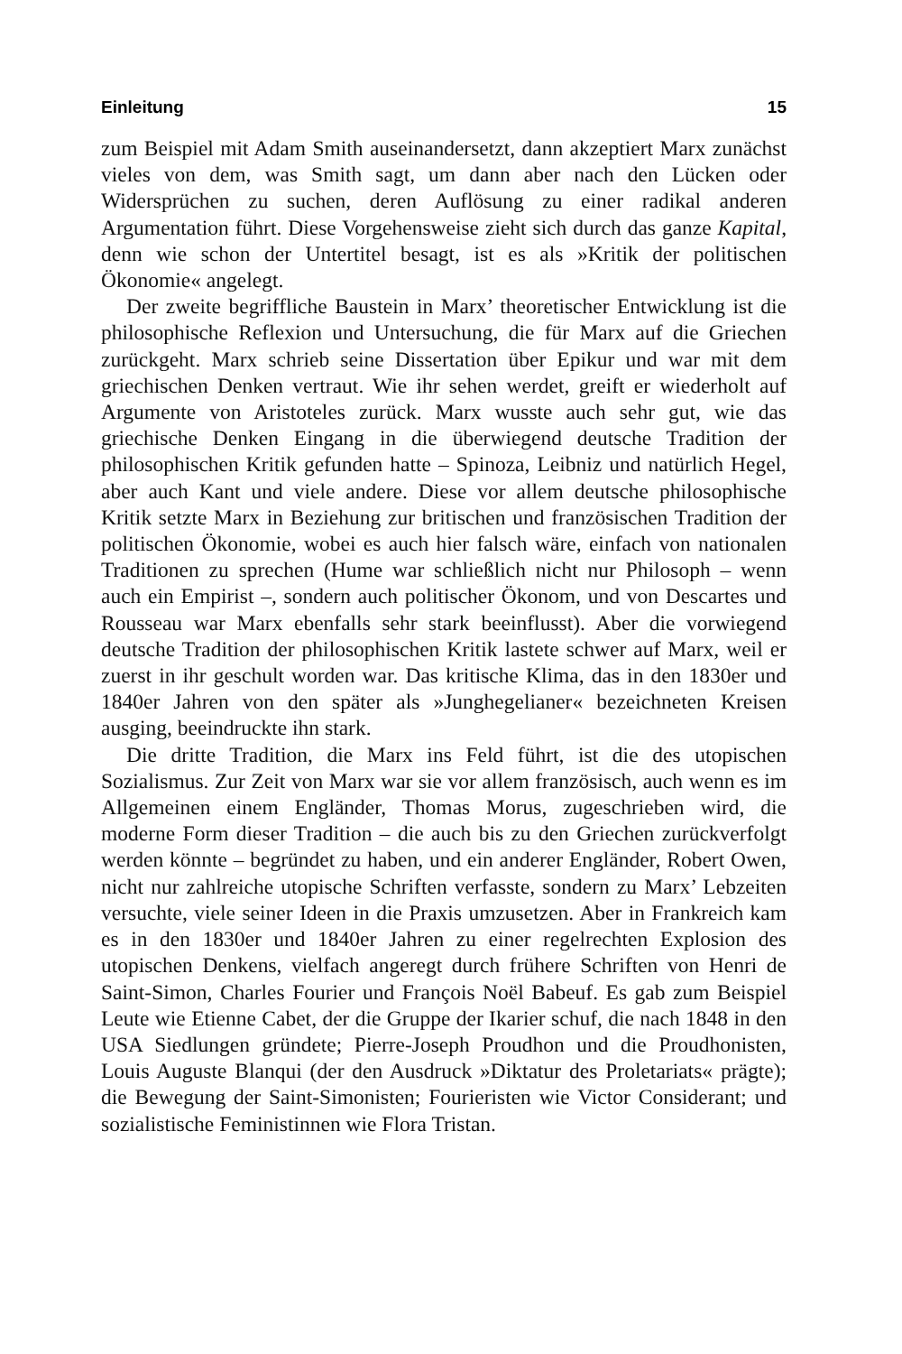Einleitung 15
zum Beispiel mit Adam Smith auseinandersetzt, dann akzeptiert Marx zunächst vieles von dem, was Smith sagt, um dann aber nach den Lücken oder Widersprüchen zu suchen, deren Auflösung zu einer radikal anderen Argumentation führt. Diese Vorgehensweise zieht sich durch das ganze Kapital, denn wie schon der Untertitel besagt, ist es als »Kritik der politischen Ökonomie« angelegt.
Der zweite begriffliche Baustein in Marx’ theoretischer Entwicklung ist die philosophische Reflexion und Untersuchung, die für Marx auf die Griechen zurückgeht. Marx schrieb seine Dissertation über Epikur und war mit dem griechischen Denken vertraut. Wie ihr sehen werdet, greift er wiederholt auf Argumente von Aristoteles zurück. Marx wusste auch sehr gut, wie das griechische Denken Eingang in die überwiegend deutsche Tradition der philosophischen Kritik gefunden hatte – Spinoza, Leibniz und natürlich Hegel, aber auch Kant und viele andere. Diese vor allem deutsche philosophische Kritik setzte Marx in Beziehung zur britischen und französischen Tradition der politischen Ökonomie, wobei es auch hier falsch wäre, einfach von nationalen Traditionen zu sprechen (Hume war schließlich nicht nur Philosoph – wenn auch ein Empirist –, sondern auch politischer Ökonom, und von Descartes und Rousseau war Marx ebenfalls sehr stark beeinflusst). Aber die vorwiegend deutsche Tradition der philosophischen Kritik lastete schwer auf Marx, weil er zuerst in ihr geschult worden war. Das kritische Klima, das in den 1830er und 1840er Jahren von den später als »Junghegelianer« bezeichneten Kreisen ausging, beeindruckte ihn stark.
Die dritte Tradition, die Marx ins Feld führt, ist die des utopischen Sozialismus. Zur Zeit von Marx war sie vor allem französisch, auch wenn es im Allgemeinen einem Engländer, Thomas Morus, zugeschrieben wird, die moderne Form dieser Tradition – die auch bis zu den Griechen zurückverfolgt werden könnte – begründet zu haben, und ein anderer Engländer, Robert Owen, nicht nur zahlreiche utopische Schriften verfasste, sondern zu Marx’ Lebzeiten versuchte, viele seiner Ideen in die Praxis umzusetzen. Aber in Frankreich kam es in den 1830er und 1840er Jahren zu einer regelrechten Explosion des utopischen Denkens, vielfach angeregt durch frühere Schriften von Henri de Saint-Simon, Charles Fourier und François Noël Babeuf. Es gab zum Beispiel Leute wie Etienne Cabet, der die Gruppe der Ikarier schuf, die nach 1848 in den USA Siedlungen gründete; Pierre-Joseph Proudhon und die Proudhonisten, Louis Auguste Blanqui (der den Ausdruck »Diktatur des Proletariats« prägte); die Bewegung der Saint-Simonisten; Fourieristen wie Victor Considerant; und sozialistische Feministinnen wie Flora Tristan.